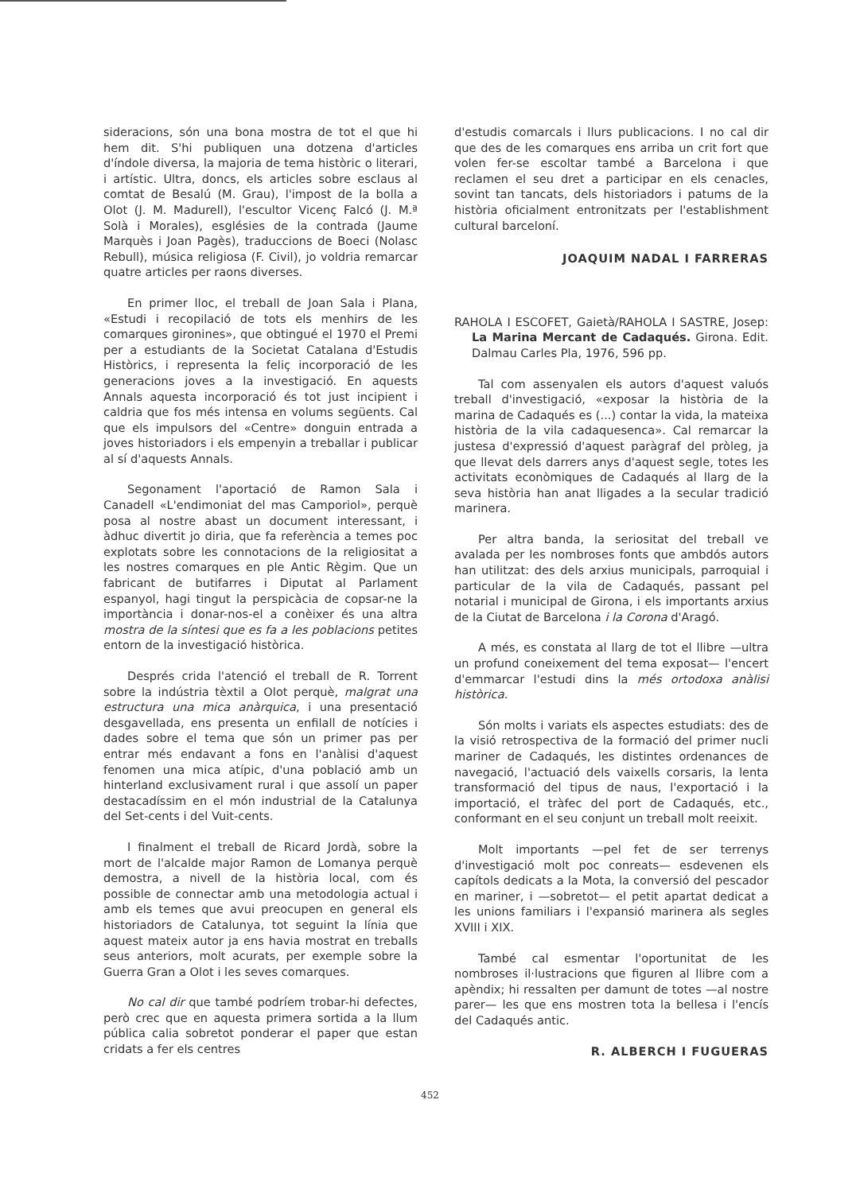sideracions, són una bona mostra de tot el que hi hem dit. S'hi publiquen una dotzena d'articles d'índole diversa, la majoria de tema històric o literari, i artístic. Ultra, doncs, els articles sobre esclaus al comtat de Besalú (M. Grau), l'impost de la bolla a Olot (J. M. Madurell), l'escultor Vicenç Falcó (J. M.ª Solà i Morales), esglésies de la contrada (Jaume Marquès i Joan Pagès), traduccions de Boeci (Nolasc Rebull), música religiosa (F. Civil), jo voldria remarcar quatre articles per raons diverses.
En primer lloc, el treball de Joan Sala i Plana, «Estudi i recopilació de tots els menhirs de les comarques gironines», que obtingué el 1970 el Premi per a estudiants de la Societat Catalana d'Estudis Històrics, i representa la feliç incorporació de les generacions joves a la investigació. En aquests Annals aquesta incorporació és tot just incipient i caldria que fos més intensa en volums següents. Cal que els impulsors del «Centre» donguin entrada a joves historiadors i els empenyin a treballar i publicar al sí d'aquests Annals.
Segonament l'aportació de Ramon Sala i Canadell «L'endimoniat del mas Camporiol», perquè posa al nostre abast un document interessant, i àdhuc divertit jo diria, que fa referència a temes poc explotats sobre les connotacions de la religiositat a les nostres comarques en ple Antic Règim. Que un fabricant de butifarres i Diputat al Parlament espanyol, hagi tingut la perspicàcia de copsar-ne la importància i donar-nos-el a conèixer és una altra mostra de la síntesi que es fa a les poblacions petites entorn de la investigació històrica.
Després crida l'atenció el treball de R. Torrent sobre la indústria tèxtil a Olot perquè, malgrat una estructura una mica anàrquica, i una presentació desgavellada, ens presenta un enfilall de notícies i dades sobre el tema que són un primer pas per entrar més endavant a fons en l'anàlisi d'aquest fenomen una mica atípic, d'una població amb un hinterland exclusivament rural i que assolí un paper destacadíssim en el món industrial de la Catalunya del Set-cents i del Vuit-cents.
I finalment el treball de Ricard Jordà, sobre la mort de l'alcalde major Ramon de Lomanya perquè demostra, a nivell de la història local, com és possible de connectar amb una metodologia actual i amb els temes que avui preocupen en general els historiadors de Catalunya, tot seguint la línia que aquest mateix autor ja ens havia mostrat en treballs seus anteriors, molt acurats, per exemple sobre la Guerra Gran a Olot i les seves comarques.
No cal dir que també podríem trobar-hi defectes, però crec que en aquesta primera sortida a la llum pública calia sobretot ponderar el paper que estan cridats a fer els centres
d'estudis comarcals i llurs publicacions. I no cal dir que des de les comarques ens arriba un crit fort que volen fer-se escoltar també a Barcelona i que reclamen el seu dret a participar en els cenacles, sovint tan tancats, dels historiadors i patums de la història oficialment entronitzats per l'establishment cultural barceloní.
JOAQUIM NADAL I FARRERAS
RAHOLA I ESCOFET, Gaietà/RAHOLA I SASTRE, Josep: La Marina Mercant de Cadaqués. Girona. Edit. Dalmau Carles Pla, 1976, 596 pp.
Tal com assenyalen els autors d'aquest valuós treball d'investigació, «exposar la història de la marina de Cadaqués es (...) contar la vida, la mateixa història de la vila cadaquesenca». Cal remarcar la justesa d'expressió d'aquest paràgraf del pròleg, ja que llevat dels darrers anys d'aquest segle, totes les activitats econòmiques de Cadaqués al llarg de la seva història han anat lligades a la secular tradició marinera.
Per altra banda, la seriositat del treball ve avalada per les nombroses fonts que ambdós autors han utilitzat: des dels arxius municipals, parroquial i particular de la vila de Cadaqués, passant pel notarial i municipal de Girona, i els importants arxius de la Ciutat de Barcelona i la Corona d'Aragó.
A més, es constata al llarg de tot el llibre —ultra un profund coneixement del tema exposat— l'encert d'emmarcar l'estudi dins la més ortodoxa anàlisi històrica.
Són molts i variats els aspectes estudiats: des de la visió retrospectiva de la formació del primer nucli mariner de Cadaqués, les distintes ordenances de navegació, l'actuació dels vaixells corsaris, la lenta transformació del tipus de naus, l'exportació i la importació, el tràfec del port de Cadaqués, etc., conformant en el seu conjunt un treball molt reeixit.
Molt importants —pel fet de ser terrenys d'investigació molt poc conreats— esdevenen els capítols dedicats a la Mota, la conversió del pescador en mariner, i —sobretot— el petit apartat dedicat a les unions familiars i l'expansió marinera als segles XVIII i XIX.
També cal esmentar l'oportunitat de les nombroses il·lustracions que figuren al llibre com a apèndix; hi ressalten per damunt de totes —al nostre parer— les que ens mostren tota la bellesa i l'encís del Cadaqués antic.
R. ALBERCH I FUGUERAS
452